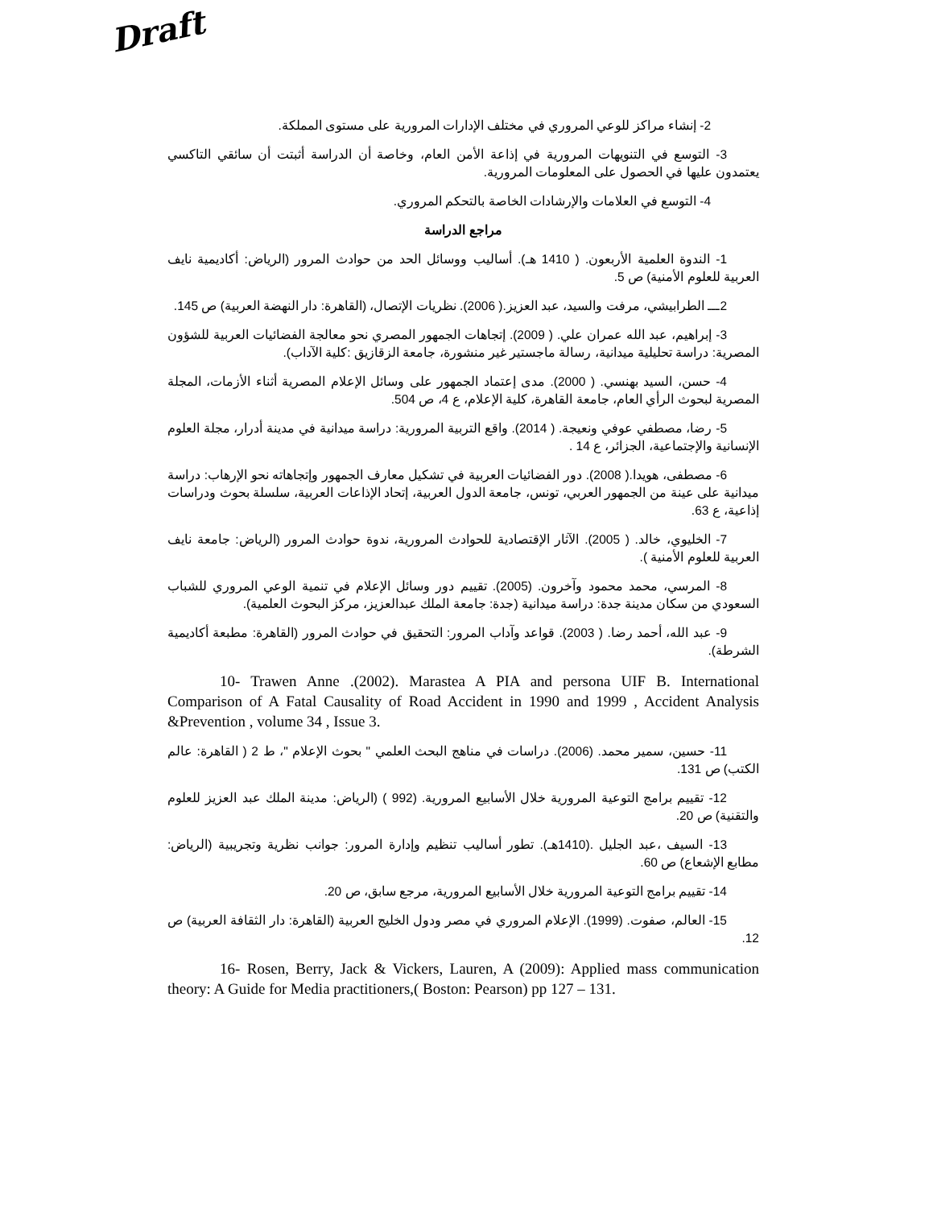Draft
2- إنشاء مراكز للوعي المروري في مختلف الإدارات المرورية على مستوى المملكة.
3- التوسع في التنويهات المرورية في إذاعة الأمن العام، وخاصة أن الدراسة أثبتت أن سائقي التاكسي يعتمدون عليها في الحصول على المعلومات المرورية.
4- التوسع في العلامات والإرشادات الخاصة بالتحكم المروري.
مراجع الدراسة
1- الندوة العلمية الأربعون. ( 1410 هـ). أساليب ووسائل الحد من حوادث المرور (الرياض: أكاديمية نايف العربية للعلوم الأمنية) ص 5.
2ـــ الطرابيشي، مرفت والسيد، عبد العزيز.( 2006). نظريات الإتصال، (القاهرة: دار النهضة العربية) ص 145.
3- إبراهيم، عبد الله عمران علي. ( 2009). إتجاهات الجمهور المصري نحو معالجة الفضائيات العربية للشؤون المصرية: دراسة تحليلية ميدانية، رسالة ماجستير غير منشورة، جامعة الزقازيق :كلية الآداب).
4- حسن، السيد بهنسي. ( 2000). مدى إعتماد الجمهور على وسائل الإعلام المصرية أثناء الأزمات، المجلة المصرية لبحوث الرأي العام، جامعة القاهرة، كلية الإعلام، ع 4، ص 504.
5- رضا، مصطفي عوفي ونعيجة. ( 2014). واقع التربية المرورية: دراسة ميدانية في مدينة أدرار، مجلة العلوم الإنسانية والإجتماعية، الجزائر، ع 14 .
6- مصطفى، هويدا.( 2008). دور الفضائيات العربية في تشكيل معارف الجمهور وإتجاهاته نحو الإرهاب: دراسة ميدانية على عينة من الجمهور العربي، تونس، جامعة الدول العربية، إتحاد الإذاعات العربية، سلسلة بحوث ودراسات إذاعية، ع 63.
7- الخليوي، خالد. ( 2005). الآثار الإقتصادية للحوادث المرورية، ندوة حوادث المرور (الرياض: جامعة نايف العربية للعلوم الأمنية ).
8- المرسي، محمد محمود وآخرون. (2005). تقييم دور وسائل الإعلام في تنمية الوعي المروري للشباب السعودي من سكان مدينة جدة: دراسة ميدانية (جدة: جامعة الملك عبدالعزيز، مركز البحوث العلمية).
9- عبد الله، أحمد رضا. ( 2003). قواعد وآداب المرور: التحقيق في حوادث المرور (القاهرة: مطبعة أكاديمية الشرطة).
10- Trawen Anne .(2002). Marastea A PIA and persona UIF B. International Comparison of A Fatal Causality of Road Accident in 1990 and 1999 , Accident Analysis &Prevention , volume 34 , Issue 3.
11- حسين، سمير محمد. (2006). دراسات في مناهج البحث العلمي " بحوث الإعلام "، ط 2 ( القاهرة: عالم الكتب) ص 131.
12- تقييم برامج التوعية المرورية خلال الأسابيع المرورية. (992 ) (الرياض: مدينة الملك عبد العزيز للعلوم والتقنية) ص 20.
13- السيف ،عبد الجليل .(1410هـ). تطور أساليب تنظيم وإدارة المرور: جوانب نظرية وتجريبية (الرياض: مطابع الإشعاع) ص 60.
14- تقييم برامج التوعية المرورية خلال الأسابيع المرورية، مرجع سابق، ص 20.
15- العالم، صفوت. (1999). الإعلام المروري في مصر ودول الخليج العربية (القاهرة: دار الثقافة العربية) ص 12.
16- Rosen, Berry, Jack & Vickers, Lauren, A (2009): Applied mass communication theory: A Guide for Media practitioners,( Boston: Pearson) pp 127 – 131.